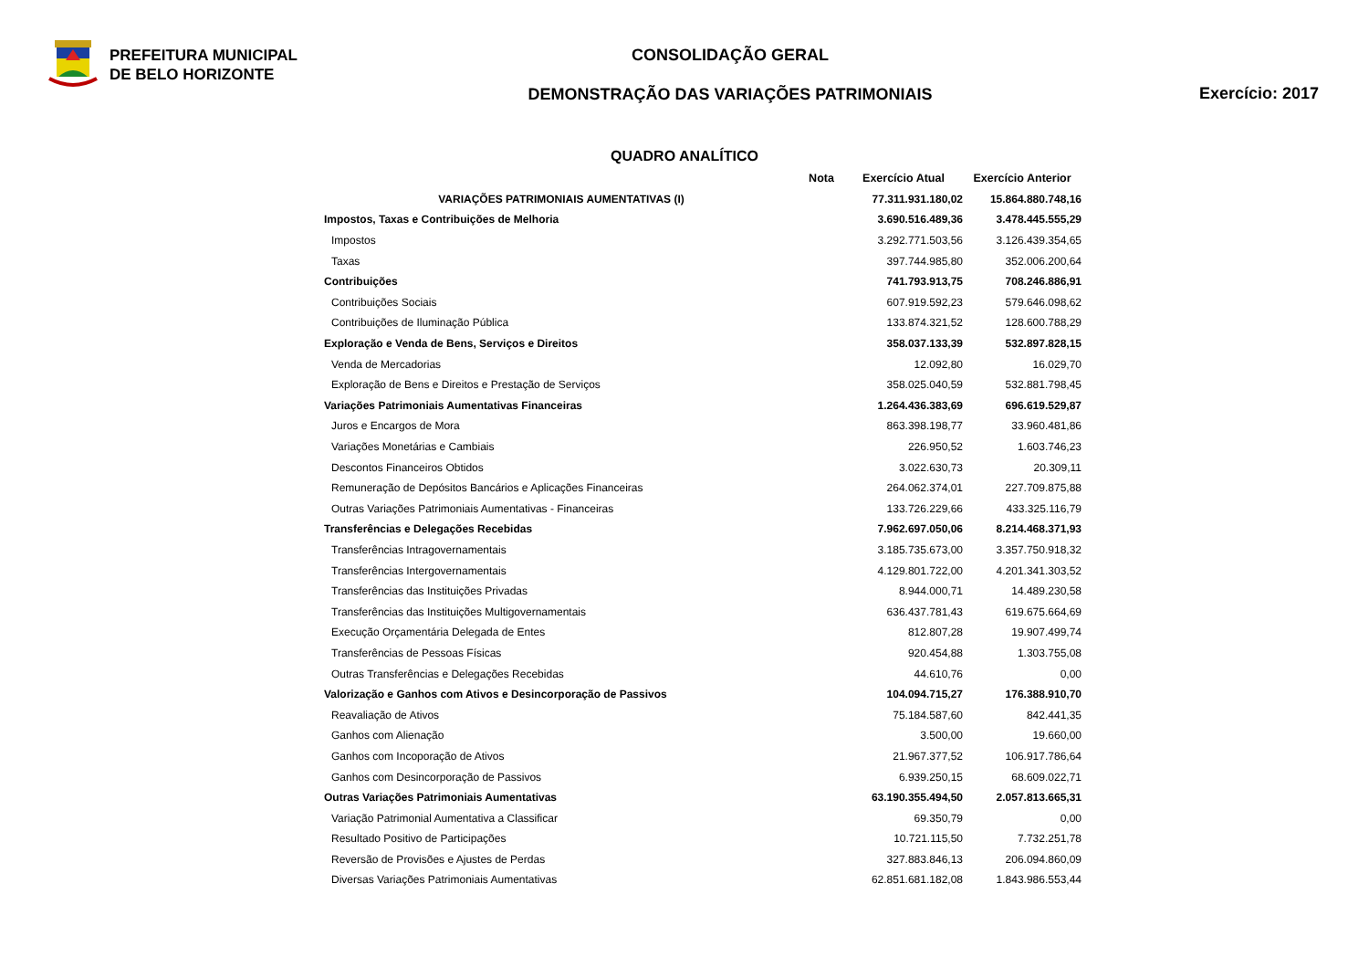PREFEITURA MUNICIPAL
DE BELO HORIZONTE
CONSOLIDAÇÃO GERAL
DEMONSTRAÇÃO DAS VARIAÇÕES PATRIMONIAIS
Exercício: 2017
QUADRO ANALÍTICO
| | Nota | Exercício Atual | Exercício Anterior |
| --- | --- | --- | --- |
| VARIAÇÕES PATRIMONIAIS AUMENTATIVAS (I) | | 77.311.931.180,02 | 15.864.880.748,16 |
| Impostos, Taxas e Contribuições de Melhoria | | 3.690.516.489,36 | 3.478.445.555,29 |
| Impostos | | 3.292.771.503,56 | 3.126.439.354,65 |
| Taxas | | 397.744.985,80 | 352.006.200,64 |
| Contribuições | | 741.793.913,75 | 708.246.886,91 |
| Contribuições Sociais | | 607.919.592,23 | 579.646.098,62 |
| Contribuições de Iluminação Pública | | 133.874.321,52 | 128.600.788,29 |
| Exploração e Venda de Bens, Serviços e Direitos | | 358.037.133,39 | 532.897.828,15 |
| Venda de Mercadorias | | 12.092,80 | 16.029,70 |
| Exploração de Bens e Direitos e Prestação de Serviços | | 358.025.040,59 | 532.881.798,45 |
| Variações Patrimoniais Aumentativas Financeiras | | 1.264.436.383,69 | 696.619.529,87 |
| Juros e Encargos de Mora | | 863.398.198,77 | 33.960.481,86 |
| Variações Monetárias e Cambiais | | 226.950,52 | 1.603.746,23 |
| Descontos Financeiros Obtidos | | 3.022.630,73 | 20.309,11 |
| Remuneração de Depósitos Bancários e Aplicações Financeiras | | 264.062.374,01 | 227.709.875,88 |
| Outras Variações Patrimoniais Aumentativas - Financeiras | | 133.726.229,66 | 433.325.116,79 |
| Transferências e Delegações Recebidas | | 7.962.697.050,06 | 8.214.468.371,93 |
| Transferências Intragovernamentais | | 3.185.735.673,00 | 3.357.750.918,32 |
| Transferências Intergovernamentais | | 4.129.801.722,00 | 4.201.341.303,52 |
| Transferências das Instituições Privadas | | 8.944.000,71 | 14.489.230,58 |
| Transferências das Instituições Multigovernamentais | | 636.437.781,43 | 619.675.664,69 |
| Execução Orçamentária Delegada de Entes | | 812.807,28 | 19.907.499,74 |
| Transferências de Pessoas Físicas | | 920.454,88 | 1.303.755,08 |
| Outras Transferências e Delegações Recebidas | | 44.610,76 | 0,00 |
| Valorização e Ganhos com Ativos e Desincorporação de Passivos | | 104.094.715,27 | 176.388.910,70 |
| Reavaliação de Ativos | | 75.184.587,60 | 842.441,35 |
| Ganhos com Alienação | | 3.500,00 | 19.660,00 |
| Ganhos com Incoporação de Ativos | | 21.967.377,52 | 106.917.786,64 |
| Ganhos com Desincorporação de Passivos | | 6.939.250,15 | 68.609.022,71 |
| Outras Variações Patrimoniais Aumentativas | | 63.190.355.494,50 | 2.057.813.665,31 |
| Variação Patrimonial Aumentativa a Classificar | | 69.350,79 | 0,00 |
| Resultado Positivo de Participações | | 10.721.115,50 | 7.732.251,78 |
| Reversão de Provisões e Ajustes de Perdas | | 327.883.846,13 | 206.094.860,09 |
| Diversas Variações Patrimoniais Aumentativas | | 62.851.681.182,08 | 1.843.986.553,44 |